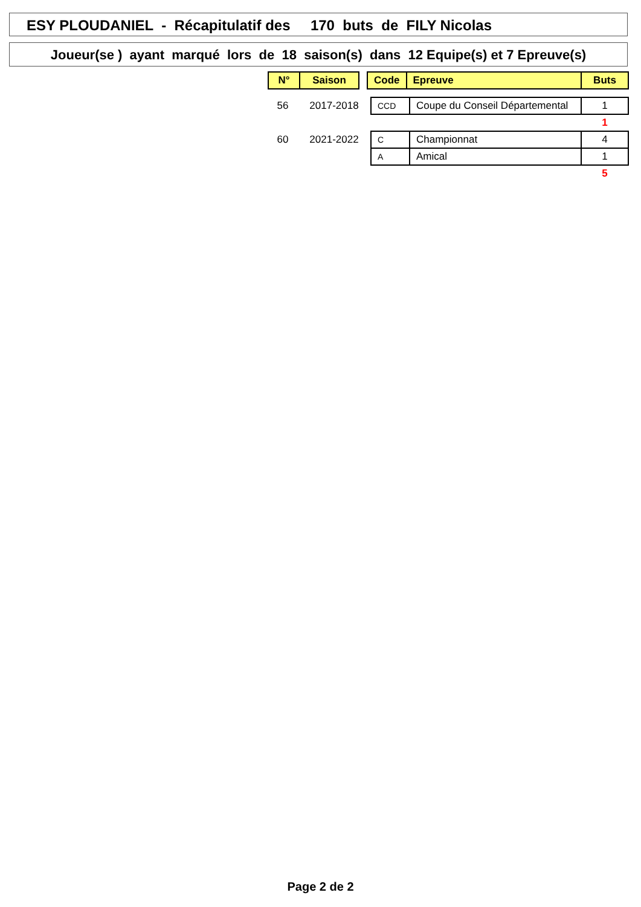ESY PLOUDANIEL - Récapitulatif des 170 buts de FILY Nicolas
Joueur(se ) ayant marqué lors de 18 saison(s) dans 12 Equipe(s) et 7 Epreuve(s)
| N° | Saison |
| --- | --- |
| Code | Epreuve | Buts |
| --- | --- | --- |
| 56 | 2017-2018 | CCD | Coupe du Conseil Départemental | 1 |
| | | | | 1 |
| 60 | 2021-2022 | C | Championnat | 4 |
| | | A | Amical | 1 |
| | | | | 5 |
Page 2 de 2